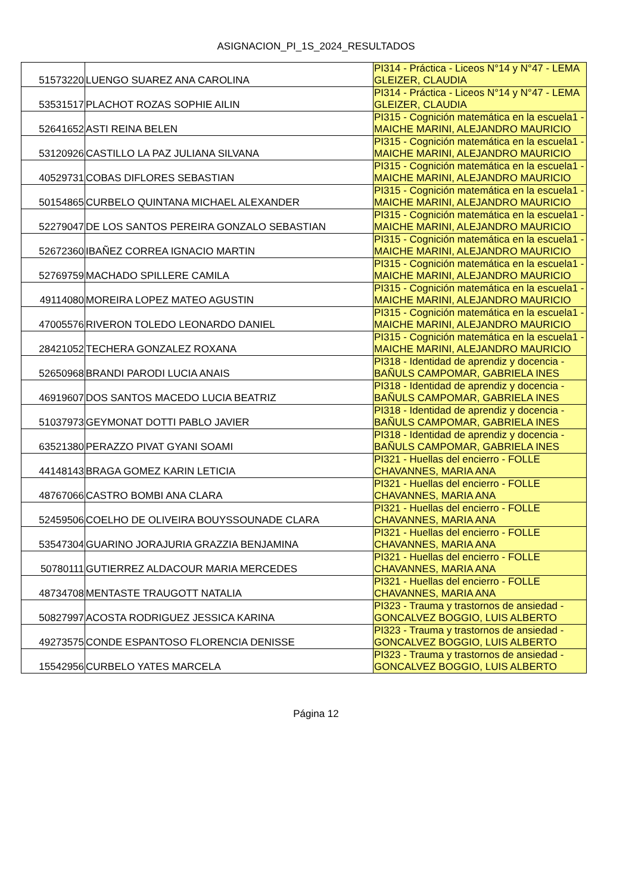ASIGNACION_PI_1S_2024_RESULTADOS
| 51573220 | LUENGO SUAREZ ANA CAROLINA | PI314 - Práctica - Liceos N°14 y N°47 - LEMA GLEIZER, CLAUDIA |
| 53531517 | PLACHOT ROZAS SOPHIE AILIN | PI314 - Práctica - Liceos N°14 y N°47 - LEMA GLEIZER, CLAUDIA |
| 52641652 | ASTI REINA BELEN | PI315 - Cognición matemática en la escuela1 - MAICHE MARINI, ALEJANDRO MAURICIO |
| 53120926 | CASTILLO LA PAZ JULIANA SILVANA | PI315 - Cognición matemática en la escuela1 - MAICHE MARINI, ALEJANDRO MAURICIO |
| 40529731 | COBAS DIFLORES SEBASTIAN | PI315 - Cognición matemática en la escuela1 - MAICHE MARINI, ALEJANDRO MAURICIO |
| 50154865 | CURBELO QUINTANA MICHAEL ALEXANDER | PI315 - Cognición matemática en la escuela1 - MAICHE MARINI, ALEJANDRO MAURICIO |
| 52279047 | DE LOS SANTOS PEREIRA GONZALO SEBASTIAN | PI315 - Cognición matemática en la escuela1 - MAICHE MARINI, ALEJANDRO MAURICIO |
| 52672360 | IBAÑEZ CORREA IGNACIO MARTIN | PI315 - Cognición matemática en la escuela1 - MAICHE MARINI, ALEJANDRO MAURICIO |
| 52769759 | MACHADO SPILLERE CAMILA | PI315 - Cognición matemática en la escuela1 - MAICHE MARINI, ALEJANDRO MAURICIO |
| 49114080 | MOREIRA LOPEZ MATEO AGUSTIN | PI315 - Cognición matemática en la escuela1 - MAICHE MARINI, ALEJANDRO MAURICIO |
| 47005576 | RIVERON TOLEDO LEONARDO DANIEL | PI315 - Cognición matemática en la escuela1 - MAICHE MARINI, ALEJANDRO MAURICIO |
| 28421052 | TECHERA GONZALEZ ROXANA | PI315 - Cognición matemática en la escuela1 - MAICHE MARINI, ALEJANDRO MAURICIO |
| 52650968 | BRANDI PARODI LUCIA ANAIS | PI318 - Identidad de aprendiz y docencia - BAÑULS CAMPOMAR, GABRIELA INES |
| 46919607 | DOS SANTOS MACEDO LUCIA BEATRIZ | PI318 - Identidad de aprendiz y docencia - BAÑULS CAMPOMAR, GABRIELA INES |
| 51037973 | GEYMONAT DOTTI PABLO JAVIER | PI318 - Identidad de aprendiz y docencia - BAÑULS CAMPOMAR, GABRIELA INES |
| 63521380 | PERAZZO PIVAT GYANI SOAMI | PI318 - Identidad de aprendiz y docencia - BAÑULS CAMPOMAR, GABRIELA INES |
| 44148143 | BRAGA GOMEZ KARIN LETICIA | PI321 - Huellas del encierro - FOLLE CHAVANNES, MARIA ANA |
| 48767066 | CASTRO BOMBI ANA CLARA | PI321 - Huellas del encierro - FOLLE CHAVANNES, MARIA ANA |
| 52459506 | COELHO DE OLIVEIRA BOUYSSOUNADE CLARA | PI321 - Huellas del encierro - FOLLE CHAVANNES, MARIA ANA |
| 53547304 | GUARINO JORAJURIA GRAZZIA BENJAMINA | PI321 - Huellas del encierro - FOLLE CHAVANNES, MARIA ANA |
| 50780111 | GUTIERREZ ALDACOUR MARIA MERCEDES | PI321 - Huellas del encierro - FOLLE CHAVANNES, MARIA ANA |
| 48734708 | MENTASTE TRAUGOTT NATALIA | PI321 - Huellas del encierro - FOLLE CHAVANNES, MARIA ANA |
| 50827997 | ACOSTA RODRIGUEZ JESSICA KARINA | PI323 - Trauma y trastornos de ansiedad - GONCALVEZ BOGGIO, LUIS ALBERTO |
| 49273575 | CONDE ESPANTOSO FLORENCIA DENISSE | PI323 - Trauma y trastornos de ansiedad - GONCALVEZ BOGGIO, LUIS ALBERTO |
| 15542956 | CURBELO YATES MARCELA | PI323 - Trauma y trastornos de ansiedad - GONCALVEZ BOGGIO, LUIS ALBERTO |
Página 12